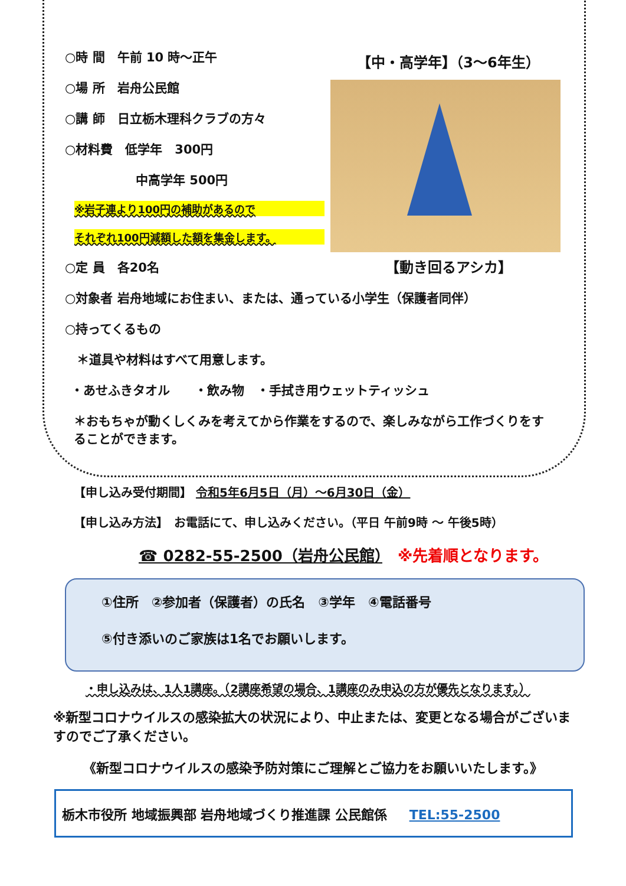○時 間　午前 10 時～正午
○場 所　岩舟公民館
○講 師　日立栃木理科クラブの方々
○材料費　低学年　300円
中高学年 500円
※岩子連より100円の補助があるので
それぞれ100円減額した額を集金します。
○定 員　各20名
【中・高学年】（3～6年生）
【動き回るアシカ】
○対象者 岩舟地域にお住まい、または、通っている小学生（保護者同伴）
○持ってくるもの
＊道具や材料はすべて用意します。
・あせふきタオル　　・飲み物　・手拭き用ウェットティッシュ
＊おもちゃが動くしくみを考えてから作業をするので、楽しみながら工作づくりをすることができます。
【申し込み受付期間】 令和5年6月5日（月）～6月30日（金）
【申し込み方法】　お電話にて、申し込みください。（平日 午前9時 ～ 午後5時）
☎ 0282-55-2500（岩舟公民館）　※先着順となります。
①住所　②参加者（保護者）の氏名　③学年　④電話番号
⑤付き添いのご家族は1名でお願いします。
・申し込みは、1人1講座。（2講座希望の場合、1講座のみ申込の方が優先となります。）
※新型コロナウイルスの感染拡大の状況により、中止または、変更となる場合がございますのでご了承ください。
《新型コロナウイルスの感染予防対策にご理解とご協力をお願いいたします。》
栃木市役所 地域振興部 岩舟地域づくり推進課 公民館係 TEL:55-2500